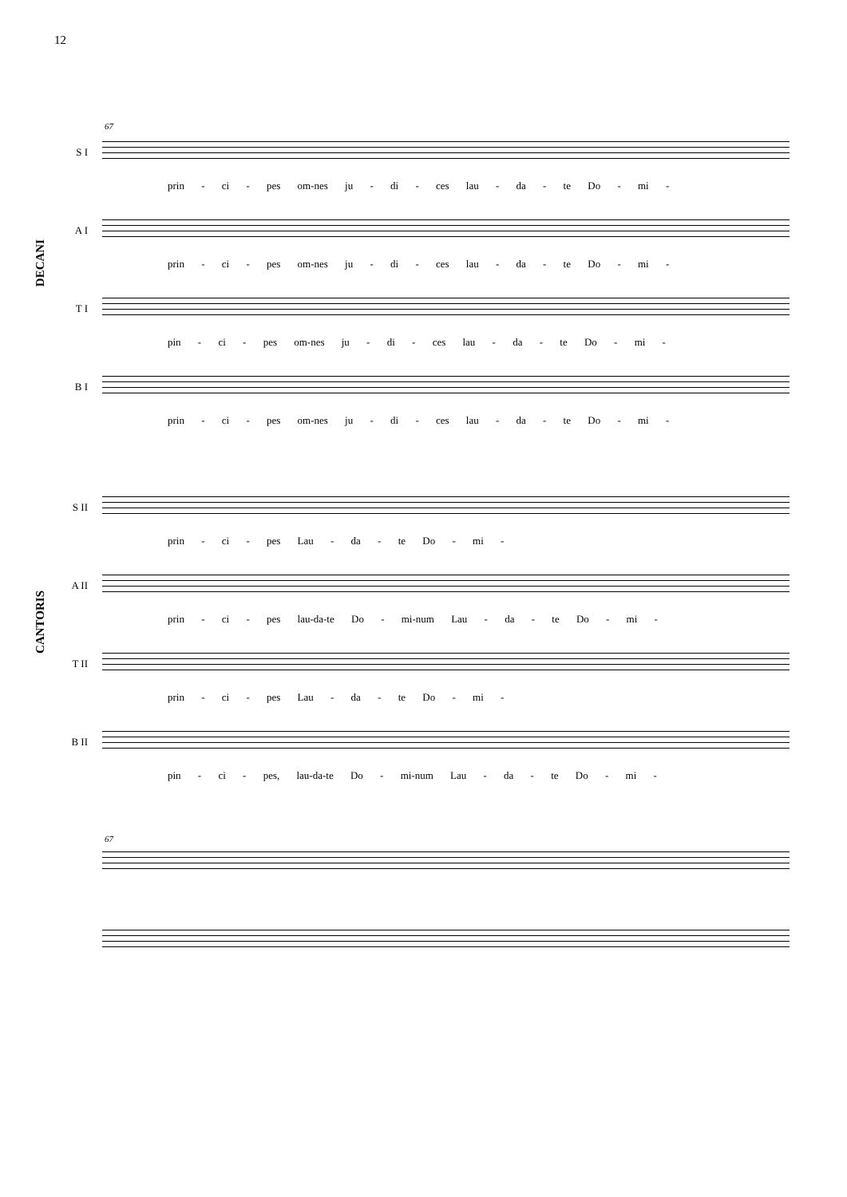12
67
DECANI
CANTORIS
S I
prin - ci - pes om-nes ju - di - ces lau - da - te Do - mi -
A I
prin - ci - pes om-nes ju - di - ces lau - da - te Do - mi -
T I
pin - ci - pes om-nes ju - di - ces lau - da - te Do - mi -
B I
prin - ci - pes om-nes ju - di - ces lau - da - te Do - mi -
S II
prin - ci - pes Lau - da - te Do - mi -
A II
prin - ci - pes lau-da-te Do - mi-num Lau - da - te Do - mi -
T II
prin - ci - pes Lau - da - te Do - mi -
B II
pin - ci - pes, lau-da-te Do - mi-num Lau - da - te Do - mi -
67